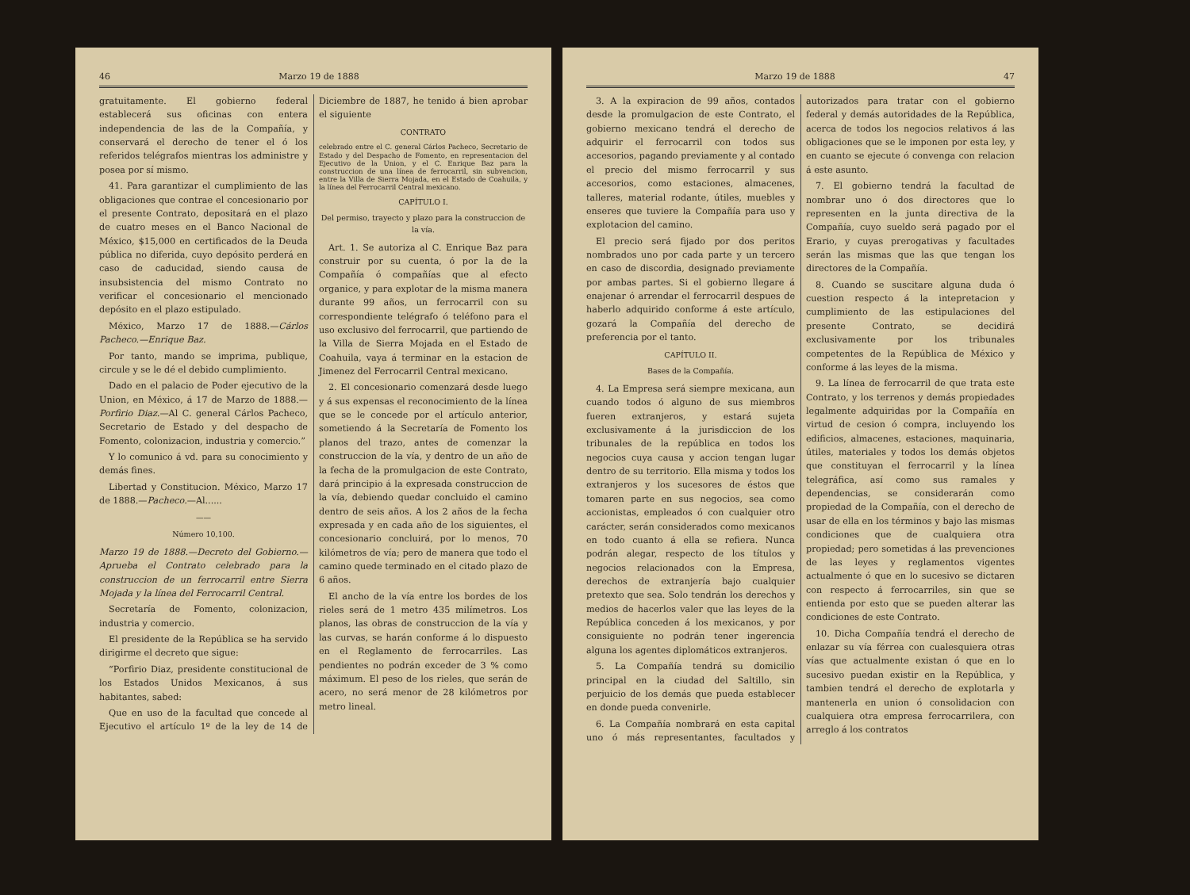46 Marzo 19 de 1888
gratuitamente. El gobierno federal establecerá sus oficinas con entera independencia de las de la Compañía, y conservará el derecho de tener el ó los referidos telégrafos mientras los administre y posea por sí mismo.
41. Para garantizar el cumplimiento de las obligaciones que contrae el concesionario por el presente Contrato, depositará en el plazo de cuatro meses en el Banco Nacional de México, $15,000 en certificados de la Deuda pública no diferida, cuyo depósito perderá en caso de caducidad, siendo causa de insubsistencia del mismo Contrato no verificar el concesionario el mencionado depósito en el plazo estipulado.
México, Marzo 17 de 1888.—Cárlos Pacheco.—Enrique Baz.
Por tanto, mando se imprima, publique, circule y se le dé el debido cumplimiento.
Dado en el palacio de Poder ejecutivo de la Union, en México, á 17 de Marzo de 1888.—Porfirio Diaz.—Al C. general Cárlos Pacheco, Secretario de Estado y del despacho de Fomento, colonizacion, industria y comercio.”
Y lo comunico á vd. para su conocimiento y demás fines.
Libertad y Constitucion. México, Marzo 17 de 1888.—Pacheco.—Al......
——
Número 10,100.
Marzo 19 de 1888.—Decreto del Gobierno.—Aprueba el Contrato celebrado para la construccion de un ferrocarril entre Sierra Mojada y la línea del Ferrocarril Central.
Secretaría de Fomento, colonizacion, industria y comercio.
El presidente de la República se ha servido dirigirme el decreto que sigue:
“Porfirio Diaz, presidente constitucional de los Estados Unidos Mexicanos, á sus habitantes, sabed:
Que en uso de la facultad que concede al Ejecutivo el artículo 1º de la ley de 14 de Diciembre de 1887, he tenido á bien aprobar el siguiente
CONTRATO
celebrado entre el C. general Cárlos Pacheco, Secretario de Estado y del Despacho de Fomento, en representacion del Ejecutivo de la Union, y el C. Enrique Baz para la construccion de una línea de ferrocarril, sin subvencion, entre la Villa de Sierra Mojada, en el Estado de Coahuila, y la línea del Ferrocarril Central mexicano.
CAPÍTULO I.
Del permiso, trayecto y plazo para la construccion de la vía.
Art. 1. Se autoriza al C. Enrique Baz para construir por su cuenta, ó por la de la Compañía ó compañías que al efecto organice, y para explotar de la misma manera durante 99 años, un ferrocarril con su correspondiente telégrafo ó teléfono para el uso exclusivo del ferrocarril, que partiendo de la Villa de Sierra Mojada en el Estado de Coahuila, vaya á terminar en la estacion de Jimenez del Ferrocarril Central mexicano.
2. El concesionario comenzará desde luego y á sus expensas el reconocimiento de la línea que se le concede por el artículo anterior, sometiendo á la Secretaría de Fomento los planos del trazo, antes de comenzar la construccion de la vía, y dentro de un año de la fecha de la promulgacion de este Contrato, dará principio á la expresada construccion de la vía, debiendo quedar concluido el camino dentro de seis años. A los 2 años de la fecha expresada y en cada año de los siguientes, el concesionario concluirá, por lo menos, 70 kilómetros de vía; pero de manera que todo el camino quede terminado en el citado plazo de 6 años.
El ancho de la vía entre los bordes de los rieles será de 1 metro 435 milímetros. Los planos, las obras de construccion de la vía y las curvas, se harán conforme á lo dispuesto en el Reglamento de ferrocarriles. Las pendientes no podrán exceder de 3 % como máximum. El peso de los rieles, que serán de acero, no será menor de 28 kilómetros por metro lineal.
Marzo 19 de 1888 47
3. A la expiracion de 99 años, contados desde la promulgacion de este Contrato, el gobierno mexicano tendrá el derecho de adquirir el ferrocarril con todos sus accesorios, pagando previamente y al contado el precio del mismo ferrocarril y sus accesorios, como estaciones, almacenes, talleres, material rodante, útiles, muebles y enseres que tuviere la Compañía para uso y explotacion del camino.
El precio será fijado por dos peritos nombrados uno por cada parte y un tercero en caso de discordia, designado previamente por ambas partes. Si el gobierno llegare á enajenar ó arrendar el ferrocarril despues de haberlo adquirido conforme á este artículo, gozará la Compañía del derecho de preferencia por el tanto.
CAPÍTULO II.
Bases de la Compañía.
4. La Empresa será siempre mexicana, aun cuando todos ó alguno de sus miembros fueren extranjeros, y estará sujeta exclusivamente á la jurisdiccion de los tribunales de la república en todos los negocios cuya causa y accion tengan lugar dentro de su territorio. Ella misma y todos los extranjeros y los sucesores de éstos que tomaren parte en sus negocios, sea como accionistas, empleados ó con cualquier otro carácter, serán considerados como mexicanos en todo cuanto á ella se refiera. Nunca podrán alegar, respecto de los títulos y negocios relacionados con la Empresa, derechos de extranjería bajo cualquier pretexto que sea. Solo tendrán los derechos y medios de hacerlos valer que las leyes de la República conceden á los mexicanos, y por consiguiente no podrán tener ingerencia alguna los agentes diplomáticos extranjeros.
5. La Compañía tendrá su domicilio principal en la ciudad del Saltillo, sin perjuicio de los demás que pueda establecer en donde pueda convenirle.
6. La Compañía nombrará en esta capital uno ó más representantes, facultados y autorizados para tratar con el gobierno federal y demás autoridades de la República, acerca de todos los negocios relativos á las obligaciones que se le imponen por esta ley, y en cuanto se ejecute ó convenga con relacion á este asunto.
7. El gobierno tendrá la facultad de nombrar uno ó dos directores que lo representen en la junta directiva de la Compañía, cuyo sueldo será pagado por el Erario, y cuyas prerogativas y facultades serán las mismas que las que tengan los directores de la Compañía.
8. Cuando se suscitare alguna duda ó cuestion respecto á la intepretacion y cumplimiento de las estipulaciones del presente Contrato, se decidirá exclusivamente por los tribunales competentes de la República de México y conforme á las leyes de la misma.
9. La línea de ferrocarril de que trata este Contrato, y los terrenos y demás propiedades legalmente adquiridas por la Compañía en virtud de cesion ó compra, incluyendo los edificios, almacenes, estaciones, maquinaria, útiles, materiales y todos los demás objetos que constituyan el ferrocarril y la línea telegráfica, así como sus ramales y dependencias, se considerarán como propiedad de la Compañía, con el derecho de usar de ella en los términos y bajo las mismas condiciones que de cualquiera otra propiedad; pero sometidas á las prevenciones de las leyes y reglamentos vigentes actualmente ó que en lo sucesivo se dictaren con respecto á ferrocarriles, sin que se entienda por esto que se pueden alterar las condiciones de este Contrato.
10. Dicha Compañía tendrá el derecho de enlazar su vía férrea con cualesquiera otras vías que actualmente existan ó que en lo sucesivo puedan existir en la República, y tambien tendrá el derecho de explotarla y mantenerla en union ó consolidacion con cualquiera otra empresa ferrocarrilera, con arreglo á los contratos